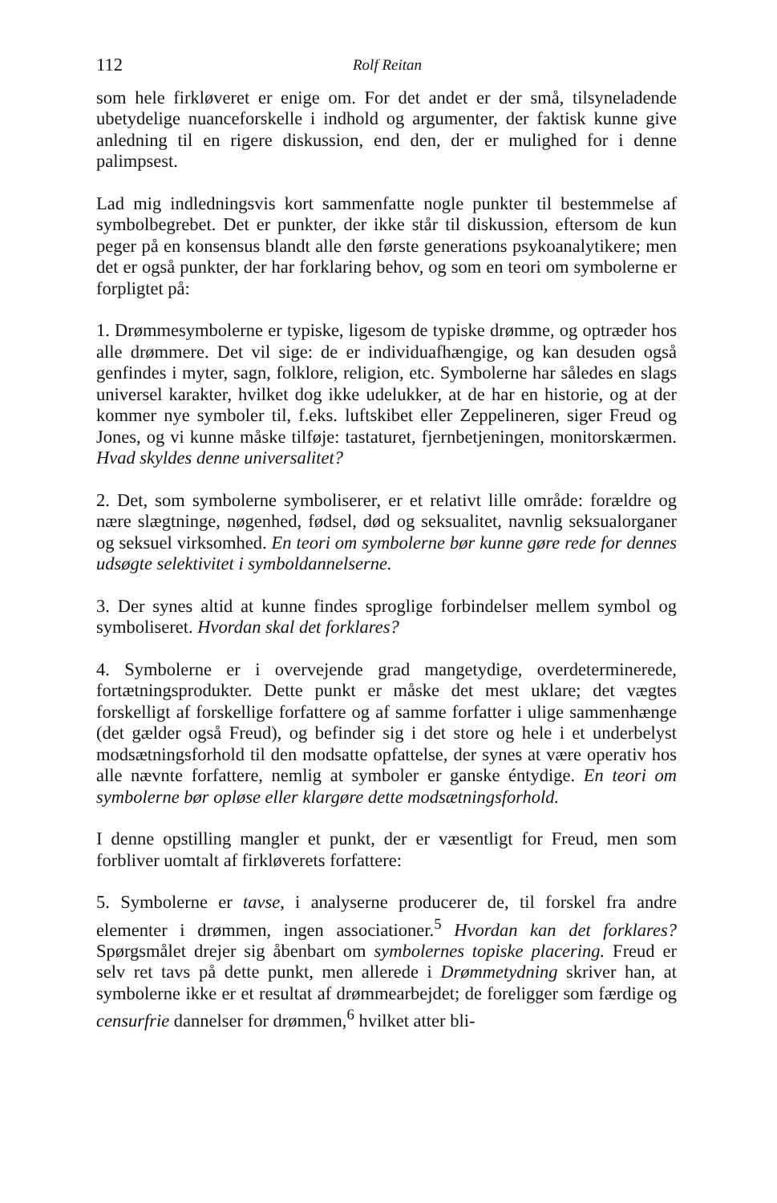112 Rolf Reitan
som hele firkløveret er enige om. For det andet er der små, tilsyneladende ubetydelige nuanceforskelle i indhold og argumenter, der faktisk kunne give anledning til en rigere diskussion, end den, der er mulighed for i denne palimpsest.
Lad mig indledningsvis kort sammenfatte nogle punkter til bestemmelse af symbolbegrebet. Det er punkter, der ikke står til diskussion, eftersom de kun peger på en konsensus blandt alle den første generations psykoanalytikere; men det er også punkter, der har forklaring behov, og som en teori om symbolerne er forpligtet på:
1. Drømmesymbolerne er typiske, ligesom de typiske drømme, og optræder hos alle drømmere. Det vil sige: de er individuafhængige, og kan desuden også genfindes i myter, sagn, folklore, religion, etc. Symbolerne har således en slags universel karakter, hvilket dog ikke udelukker, at de har en historie, og at der kommer nye symboler til, f.eks. luftskibet eller Zeppelineren, siger Freud og Jones, og vi kunne måske tilføje: tastaturet, fjernbetjeningen, monitorskærmen. Hvad skyldes denne universalitet?
2. Det, som symbolerne symboliserer, er et relativt lille område: forældre og nære slægtninge, nøgenhed, fødsel, død og seksualitet, navnlig seksualorganer og seksuel virksomhed. En teori om symbolerne bør kunne gøre rede for dennes udsøgte selektivitet i symboldannelserne.
3. Der synes altid at kunne findes sproglige forbindelser mellem symbol og symboliseret. Hvordan skal det forklares?
4. Symbolerne er i overvejende grad mangetydige, overdeterminerede, fortætningsprodukter. Dette punkt er måske det mest uklare; det vægtes forskelligt af forskellige forfattere og af samme forfatter i ulige sammenhænge (det gælder også Freud), og befinder sig i det store og hele i et underbelyst modsætningsforhold til den modsatte opfattelse, der synes at være operativ hos alle nævnte forfattere, nemlig at symboler er ganske éntydige. En teori om symbolerne bør opløse eller klargøre dette modsætningsforhold.
I denne opstilling mangler et punkt, der er væsentligt for Freud, men som forbliver uomtalt af firkløverets forfattere:
5. Symbolerne er tavse, i analyserne producerer de, til forskel fra andre elementer i drømmen, ingen associationer.<sup>5</sup> Hvordan kan det forklares? Spørgsmålet drejer sig åbenbart om symbolernes topiske placering. Freud er selv ret tavs på dette punkt, men allerede i Drømmetydning skriver han, at symbolerne ikke er et resultat af drømmearbejdet; de foreligger som færdige og censurfrie dannelser for drømmen,<sup>6</sup> hvilket atter bli-